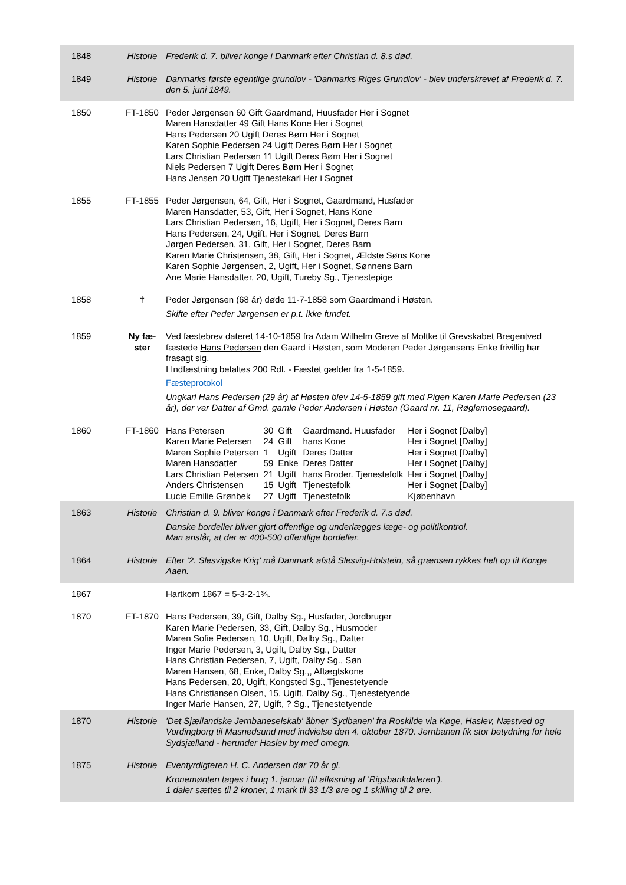| 1848 | Historie | Frederik d. 7. bliver konge i Danmark efter Christian d. 8.s død. |
| 1849 | Historie | Danmarks første egentlige grundlov - 'Danmarks Riges Grundlov' - blev underskrevet af Frederik d. 7. den 5. juni 1849. |
| 1850 | FT-1850 | Peder Jørgensen 60 Gift Gaardmand, Huusfader Her i Sognet Maren Hansdatter 49 Gift Hans Kone Her i Sognet Hans Pedersen 20 Ugift Deres Børn Her i Sognet Karen Sophie Pedersen 24 Ugift Deres Børn Her i Sognet Lars Christian Pedersen 11 Ugift Deres Børn Her i Sognet Niels Pedersen 7 Ugift Deres Børn Her i Sognet Hans Jensen 20 Ugift Tjenestekarl Her i Sognet |
| 1855 | FT-1855 | Peder Jørgensen, 64, Gift, Her i Sognet, Gaardmand, Husfader Maren Hansdatter, 53, Gift, Her i Sognet, Hans Kone Lars Christian Pedersen, 16, Ugift, Her i Sognet, Deres Barn Hans Pedersen, 24, Ugift, Her i Sognet, Deres Barn Jørgen Pedersen, 31, Gift, Her i Sognet, Deres Barn Karen Marie Christensen, 38, Gift, Her i Sognet, Ældste Søns Kone Karen Sophie Jørgensen, 2, Ugift, Her i Sognet, Sønnens Barn Ane Marie Hansdatter, 20, Ugift, Tureby Sg., Tjenestepige |
| 1858 | † | Peder Jørgensen (68 år) døde 11-7-1858 som Gaardmand i Høsten. Skifte efter Peder Jørgensen er p.t. ikke fundet. |
| 1859 | Ny fæ- ster | Ved fæstebrev dateret 14-10-1859 fra Adam Wilhelm Greve af Moltke til Grevskabet Bregentved fæstede Hans Pedersen den Gaard i Høsten, som Moderen Peder Jørgensens Enke frivillig har frasagt sig. I Indfæstning betaltes 200 Rdl. - Fæstet gælder fra 1-5-1859. Fæsteprotokol Ungkarl Hans Pedersen (29 år) af Høsten blev 14-5-1859 gift med Pigen Karen Marie Pedersen (23 år), der var Datter af Gmd. gamle Peder Andersen i Høsten (Gaard nr. 11, Røglemosegaard). |
| 1860 | FT-1860 | / Hans Petersen / 30 / Gift / Gaardmand. Huusfader / Her i Sognet [Dalby] / / Karen Marie Petersen / 24 / Gift / hans Kone / Her i Sognet [Dalby] / / Maren Sophie Petersen / 1 / Ugift / Deres Datter / Her i Sognet [Dalby] / / Maren Hansdatter / 59 / Enke / Deres Datter / Her i Sognet [Dalby] / / Lars Christian Petersen / 21 / Ugift / hans Broder. Tjenestefolk / Her i Sognet [Dalby] / / Anders Christensen / 15 / Ugift / Tjenestefolk / Her i Sognet [Dalby] / / Lucie Emilie Grønbek / 27 / Ugift / Tjenestefolk / Kjøbenhavn / |
| 1863 | Historie | Christian d. 9. bliver konge i Danmark efter Frederik d. 7.s død. Danske bordeller bliver gjort offentlige og underlægges læge- og politikontrol. Man anslår, at der er 400-500 offentlige bordeller. |
| 1864 | Historie | Efter '2. Slesvigske Krig' må Danmark afstå Slesvig-Holstein, så grænsen rykkes helt op til Konge Aaen. |
| 1867 | | Hartkorn 1867 = 5-3-2-1¾. |
| 1870 | FT-1870 | Hans Pedersen, 39, Gift, Dalby Sg., Husfader, Jordbruger Karen Marie Pedersen, 33, Gift, Dalby Sg., Husmoder Maren Sofie Pedersen, 10, Ugift, Dalby Sg., Datter Inger Marie Pedersen, 3, Ugift, Dalby Sg., Datter Hans Christian Pedersen, 7, Ugift, Dalby Sg., Søn Maren Hansen, 68, Enke, Dalby Sg.,, Aftægtskone Hans Pedersen, 20, Ugift, Kongsted Sg., Tjenestetyende Hans Christiansen Olsen, 15, Ugift, Dalby Sg., Tjenestetyende Inger Marie Hansen, 27, Ugift, ? Sg., Tjenestetyende |
| 1870 | Historie | 'Det Sjællandske Jernbaneselskab' åbner 'Sydbanen' fra Roskilde via Køge, Haslev, Næstved og Vordingborg til Masnedsund med indvielse den 4. oktober 1870. Jernbanen fik stor betydning for hele Sydsjælland - herunder Haslev by med omegn. |
| 1875 | Historie | Eventyrdigteren H. C. Andersen dør 70 år gl. Kronemønten tages i brug 1. januar (til afløsning af 'Rigsbankdaleren'). 1 daler sættes til 2 kroner, 1 mark til 33 1/3 øre og 1 skilling til 2 øre. |